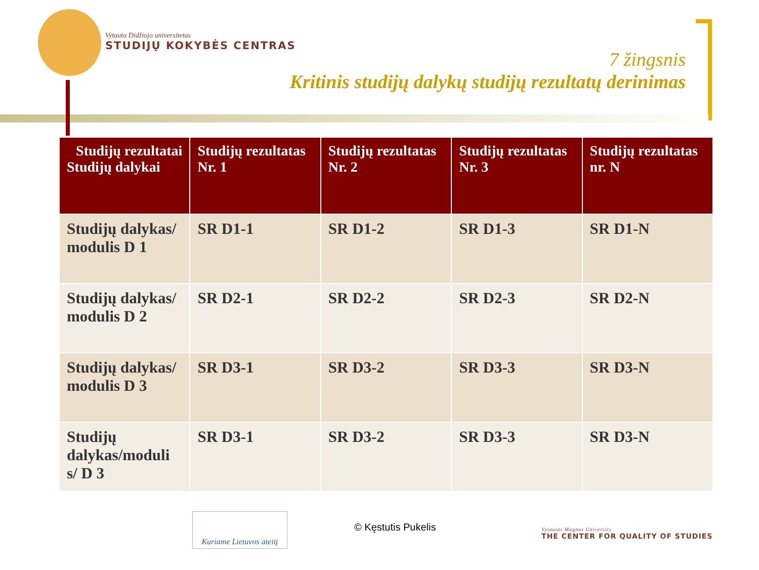Vytauto Didžiojo universitetas
STUDIJŲ KOKYBĖS CENTRAS
7 žingsnis
Kritinis studijų dalykų studijų rezultatų derinimas
| Studijų rezultatai Studijų dalykai | Studijų rezultatas Nr. 1 | Studijų rezultatas Nr. 2 | Studijų rezultatas Nr. 3 | Studijų rezultatas nr. N |
| --- | --- | --- | --- | --- |
| Studijų dalykas/ modulis D 1 | SR D1-1 | SR D1-2 | SR D1-3 | SR D1-N |
| Studijų dalykas/ modulis D 2 | SR D2-1 | SR D2-2 | SR D2-3 | SR D2-N |
| Studijų dalykas/ modulis D 3 | SR D3-1 | SR D3-2 | SR D3-3 | SR D3-N |
| Studijų dalykas/moduli s/ D 3 | SR D3-1 | SR D3-2 | SR D3-3 | SR D3-N |
Kuriame Lietuvos ateitį
© Kęstutis Pukelis
Vytautas Magnus University
THE CENTER FOR QUALITY OF STUDIES